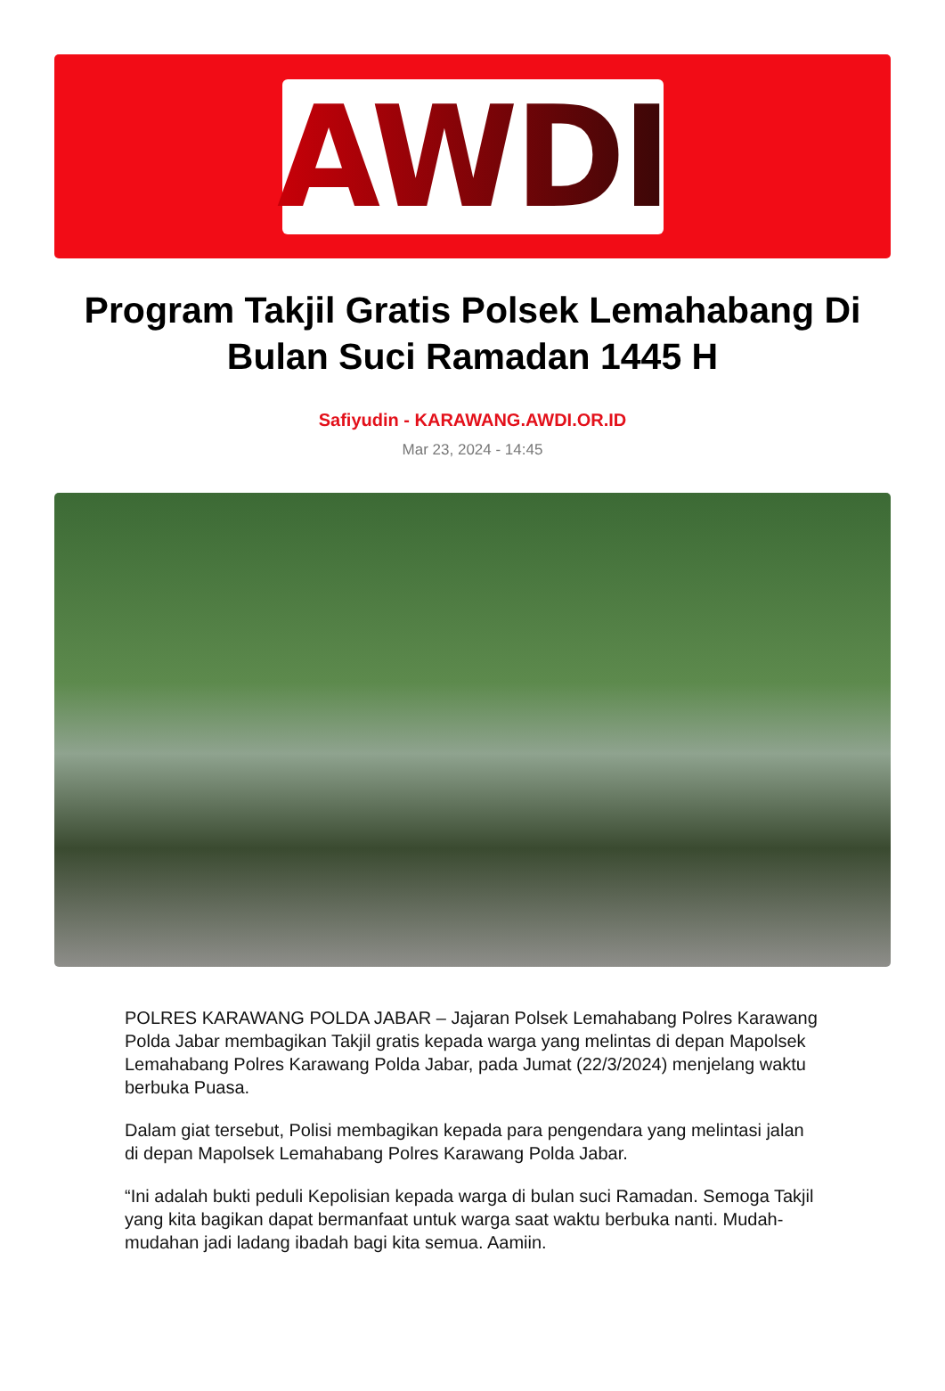AWDI
Program Takjil Gratis Polsek Lemahabang Di Bulan Suci Ramadan 1445 H
Safiyudin - KARAWANG.AWDI.OR.ID
Mar 23, 2024 - 14:45
POLRES KARAWANG POLDA JABAR – Jajaran Polsek Lemahabang Polres Karawang Polda Jabar membagikan Takjil gratis kepada warga yang melintas di depan Mapolsek Lemahabang Polres Karawang Polda Jabar, pada Jumat (22/3/2024) menjelang waktu berbuka Puasa.
Dalam giat tersebut, Polisi membagikan kepada para pengendara yang melintasi jalan di depan Mapolsek Lemahabang Polres Karawang Polda Jabar.
“Ini adalah bukti peduli Kepolisian kepada warga di bulan suci Ramadan. Semoga Takjil yang kita bagikan dapat bermanfaat untuk warga saat waktu berbuka nanti. Mudah-mudahan jadi ladang ibadah bagi kita semua. Aamiin.